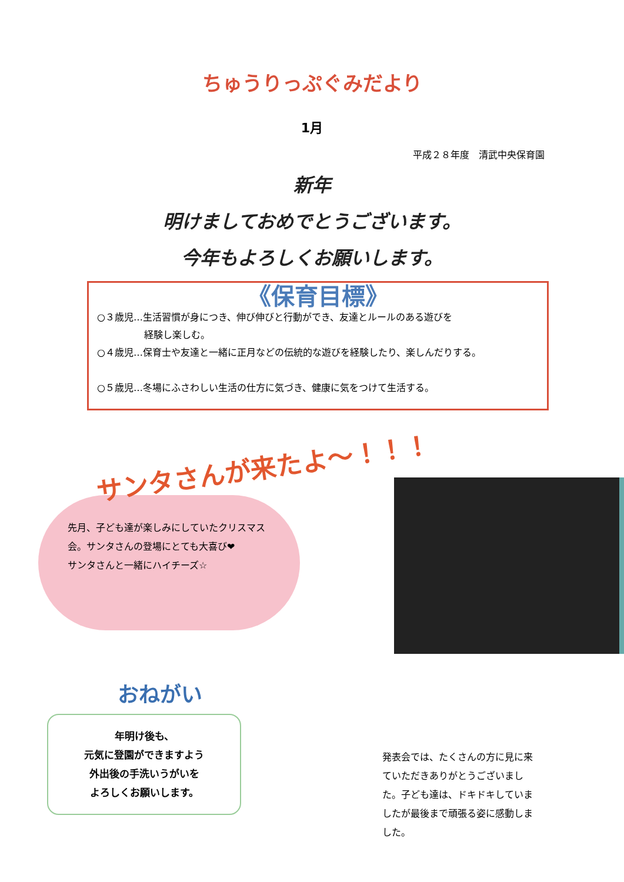ちゅうりっぷぐみだより
1月
平成２８年度　清武中央保育園
新年
明けましておめでとうございます。
今年もよろしくお願いします。
《保育目標》
○３歳児…生活習慣が身につき、伸び伸びと行動ができ、友達とルールのある遊びを
　　　　　経験し楽しむ。
○４歳児…保育士や友達と一緒に正月などの伝統的な遊びを経験したり、楽しんだりする。
○５歳児…冬場にふさわしい生活の仕方に気づき、健康に気をつけて生活する。
サンタさんが来たよ～！！！
先月、子ども達が楽しみにしていたクリスマス会。サンタさんの登場にとても大喜び❤
サンタさんと一緒にハイチーズ☆
おねがい
年明け後も、
元気に登園ができますよう
外出後の手洗いうがいを
よろしくお願いします。
発表会では、たくさんの方に見に来ていただきありがとうございました。子ども達は、ドキドキしていましたが最後まで頑張る姿に感動しました。